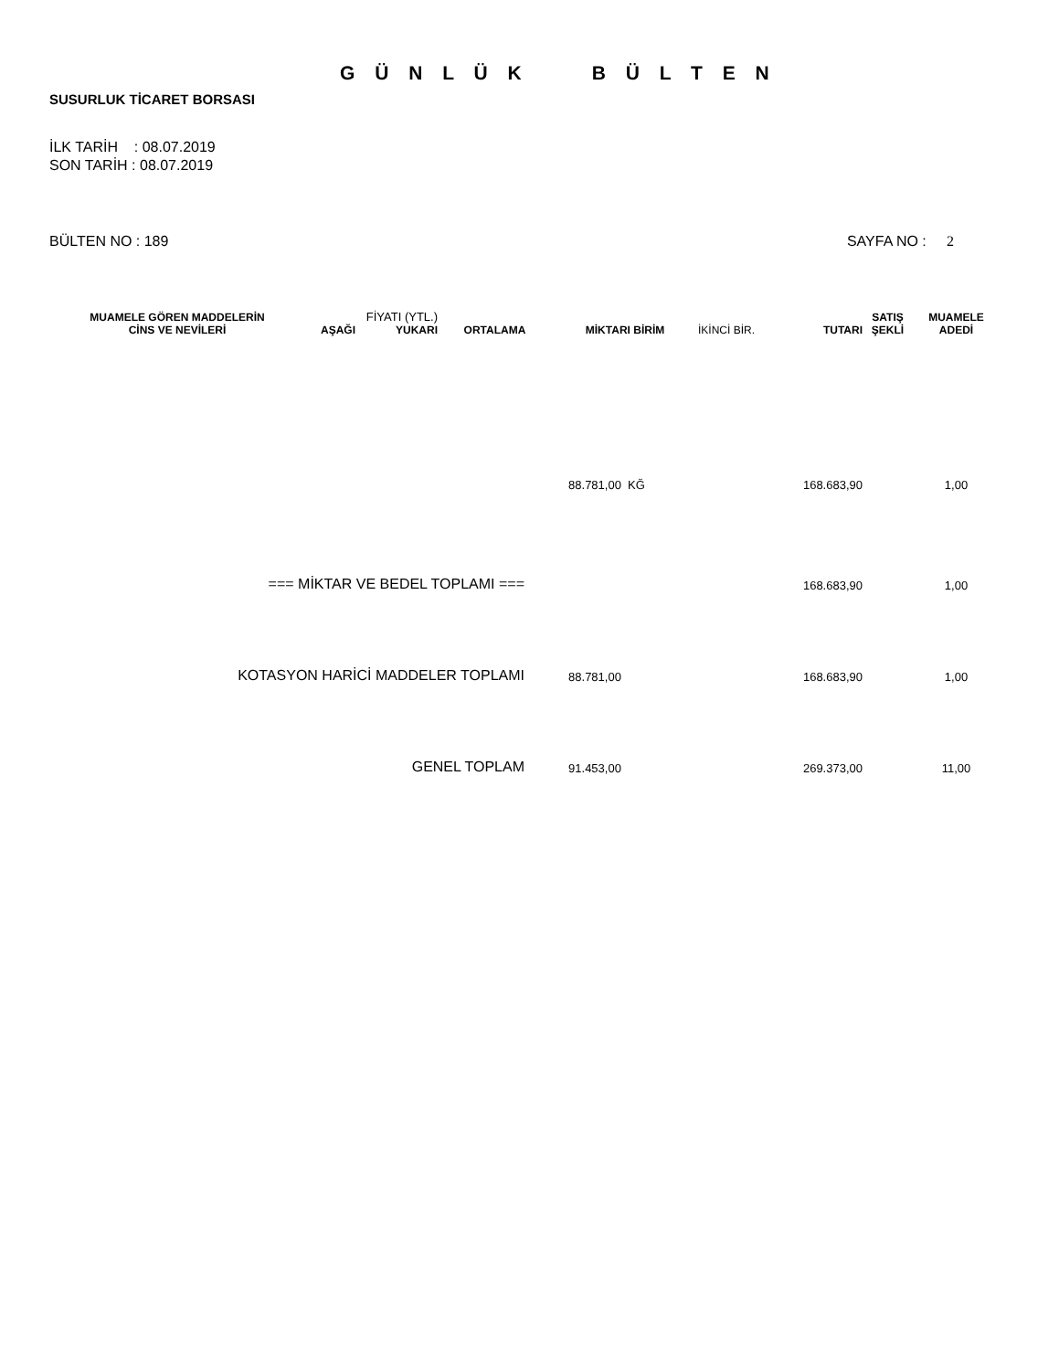G Ü N L Ü K B Ü L T E N
SUSURLUK TİCARET BORSASI
İLK TARİH : 08.07.2019
SON TARİH : 08.07.2019
BÜLTEN NO : 189 SAYFA NO : 2
| MUAMELE GÖREN MADDELERİN CİNS VE NEVİLERİ | AŞAĞI | FİYATI (YTL.) YUKARI | ORTALAMA | MİKTARI BİRİM | İKİNCİ BİR. | TUTARI | SATIŞ ŞEKLİ | MUAMELE ADEDİ |
| --- | --- | --- | --- | --- | --- | --- | --- | --- |
| | | | | 88.781,00 KĞ | | 168.683,90 | | 1,00 |
| === MİKTAR VE BEDEL TOPLAMI === | | | | | | 168.683,90 | | 1,00 |
| KOTASYON HARİCİ MADDELER TOPLAMI | | | | 88.781,00 | | 168.683,90 | | 1,00 |
| GENEL TOPLAM | | | | 91.453,00 | | 269.373,00 | | 11,00 |